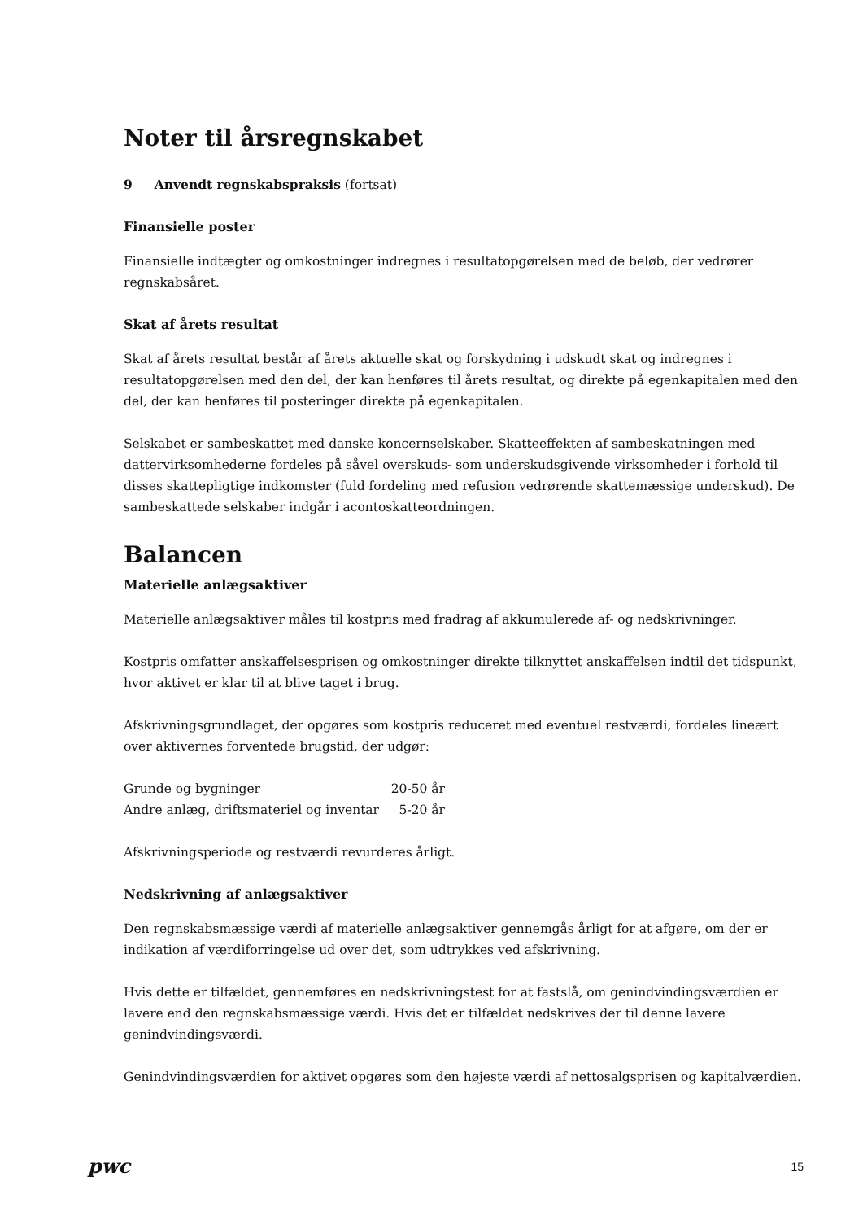Noter til årsregnskabet
9 Anvendt regnskabspraksis (fortsat)
Finansielle poster
Finansielle indtægter og omkostninger indregnes i resultatopgørelsen med de beløb, der vedrører regnskabsåret.
Skat af årets resultat
Skat af årets resultat består af årets aktuelle skat og forskydning i udskudt skat og indregnes i resultatopgørelsen med den del, der kan henføres til årets resultat, og direkte på egenkapitalen med den del, der kan henføres til posteringer direkte på egenkapitalen.
Selskabet er sambeskattet med danske koncernselskaber. Skatteeffekten af sambeskatningen med dattervirksomhederne fordeles på såvel overskuds- som underskudsgivende virksomheder i forhold til disses skattepligtige indkomster (fuld fordeling med refusion vedrørende skattemæssige underskud). De sambeskattede selskaber indgår i acontoskatteordningen.
Balancen
Materielle anlægsaktiver
Materielle anlægsaktiver måles til kostpris med fradrag af akkumulerede af- og nedskrivninger.
Kostpris omfatter anskaffelsesprisen og omkostninger direkte tilknyttet anskaffelsen indtil det tidspunkt, hvor aktivet er klar til at blive taget i brug.
Afskrivningsgrundlaget, der opgøres som kostpris reduceret med eventuel restværdi, fordeles lineært over aktivernes forventede brugstid, der udgør:
| Grunde og bygninger | 20-50 år |
| Andre anlæg, driftsmateriel og inventar | 5-20 år |
Afskrivningsperiode og restværdi revurderes årligt.
Nedskrivning af anlægsaktiver
Den regnskabsmæssige værdi af materielle anlægsaktiver gennemgås årligt for at afgøre, om der er indikation af værdiforringelse ud over det, som udtrykkes ved afskrivning.
Hvis dette er tilfældet, gennemføres en nedskrivningstest for at fastslå, om genindvindingsværdien er lavere end den regnskabsmæssige værdi. Hvis det er tilfældet nedskrives der til denne lavere genindvindingsværdi.
Genindvindingsværdien for aktivet opgøres som den højeste værdi af nettosalgsprisen og kapitalværdien.
pwc 15